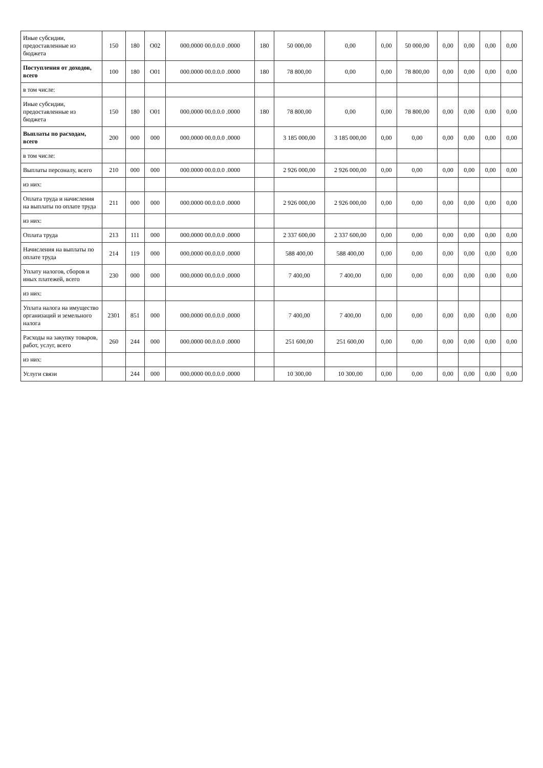| Иные субсидии, предоставленные из бюджета | 150 | 180 | O02 | 000.0000 00.0.0.0 .0000 | 180 | 50 000,00 | 0,00 | 0,00 | 50 000,00 | 0,00 | 0,00 | 0,00 | 0,00 |
| Поступления от доходов, всего | 100 | 180 | O01 | 000.0000 00.0.0.0 .0000 | 180 | 78 800,00 | 0,00 | 0,00 | 78 800,00 | 0,00 | 0,00 | 0,00 | 0,00 |
| в том числе: | | | | | | | | | | | | | |
| Иные субсидии, предоставленные из бюджета | 150 | 180 | O01 | 000.0000 00.0.0.0 .0000 | 180 | 78 800,00 | 0,00 | 0,00 | 78 800,00 | 0,00 | 0,00 | 0,00 | 0,00 |
| Выплаты по расходам, всего | 200 | 000 | 000 | 000.0000 00.0.0.0 .0000 | | 3 185 000,00 | 3 185 000,00 | 0,00 | 0,00 | 0,00 | 0,00 | 0,00 | 0,00 |
| в том числе: | | | | | | | | | | | | | |
| Выплаты персоналу, всего | 210 | 000 | 000 | 000.0000 00.0.0.0 .0000 | | 2 926 000,00 | 2 926 000,00 | 0,00 | 0,00 | 0,00 | 0,00 | 0,00 | 0,00 |
| из них: | | | | | | | | | | | | | |
| Оплата труда и начисления на выплаты по оплате труда | 211 | 000 | 000 | 000.0000 00.0.0.0 .0000 | | 2 926 000,00 | 2 926 000,00 | 0,00 | 0,00 | 0,00 | 0,00 | 0,00 | 0,00 |
| из них: | | | | | | | | | | | | | |
| Оплата труда | 213 | 111 | 000 | 000.0000 00.0.0.0 .0000 | | 2 337 600,00 | 2 337 600,00 | 0,00 | 0,00 | 0,00 | 0,00 | 0,00 | 0,00 |
| Начисления на выплаты по оплате труда | 214 | 119 | 000 | 000.0000 00.0.0.0 .0000 | | 588 400,00 | 588 400,00 | 0,00 | 0,00 | 0,00 | 0,00 | 0,00 | 0,00 |
| Уплату налогов, сборов и иных платежей, всего | 230 | 000 | 000 | 000.0000 00.0.0.0 .0000 | | 7 400,00 | 7 400,00 | 0,00 | 0,00 | 0,00 | 0,00 | 0,00 | 0,00 |
| из них: | | | | | | | | | | | | | |
| Уплата налога на имущество организаций и земельного налога | 2301 | 851 | 000 | 000.0000 00.0.0.0 .0000 | | 7 400,00 | 7 400,00 | 0,00 | 0,00 | 0,00 | 0,00 | 0,00 | 0,00 |
| Расходы на закупку товаров, работ, услуг, всего | 260 | 244 | 000 | 000.0000 00.0.0.0 .0000 | | 251 600,00 | 251 600,00 | 0,00 | 0,00 | 0,00 | 0,00 | 0,00 | 0,00 |
| из них: | | | | | | | | | | | | | |
| Услуги связи | | 244 | 000 | 000.0000 00.0.0.0 .0000 | | 10 300,00 | 10 300,00 | 0,00 | 0,00 | 0,00 | 0,00 | 0,00 | 0,00 |